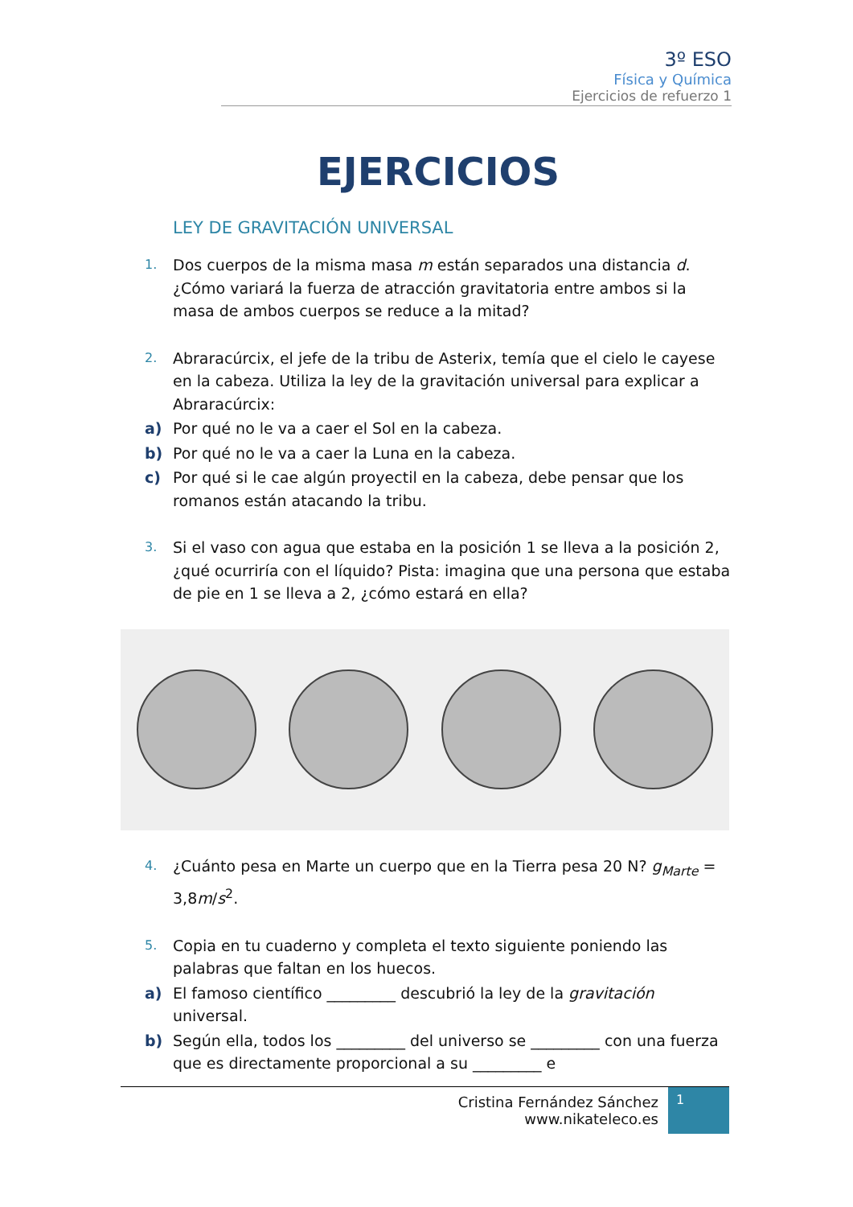3º ESO
Física y Química
Ejercicios de refuerzo 1
EJERCICIOS
LEY DE GRAVITACIÓN UNIVERSAL
1. Dos cuerpos de la misma masa m están separados una distancia d. ¿Cómo variará la fuerza de atracción gravitatoria entre ambos si la masa de ambos cuerpos se reduce a la mitad?
2. Abraracúrcix, el jefe de la tribu de Asterix, temía que el cielo le cayese en la cabeza. Utiliza la ley de la gravitación universal para explicar a Abraracúrcix:
a) Por qué no le va a caer el Sol en la cabeza.
b) Por qué no le va a caer la Luna en la cabeza.
c) Por qué si le cae algún proyectil en la cabeza, debe pensar que los romanos están atacando la tribu.
3. Si el vaso con agua que estaba en la posición 1 se lleva a la posición 2, ¿qué ocurriría con el líquido? Pista: imagina que una persona que estaba de pie en 1 se lleva a 2, ¿cómo estará en ella?
4. ¿Cuánto pesa en Marte un cuerpo que en la Tierra pesa 20 N? g<sub>Marte</sub> = 3,8m/s<sup>2</sup>.
5. Copia en tu cuaderno y completa el texto siguiente poniendo las palabras que faltan en los huecos.
a) El famoso científico _________ descubrió la ley de la gravitación universal.
b) Según ella, todos los _________ del universo se _________ con una fuerza que es directamente proporcional a su _________ e
Cristina Fernández Sánchez
www.nikateleco.es
1